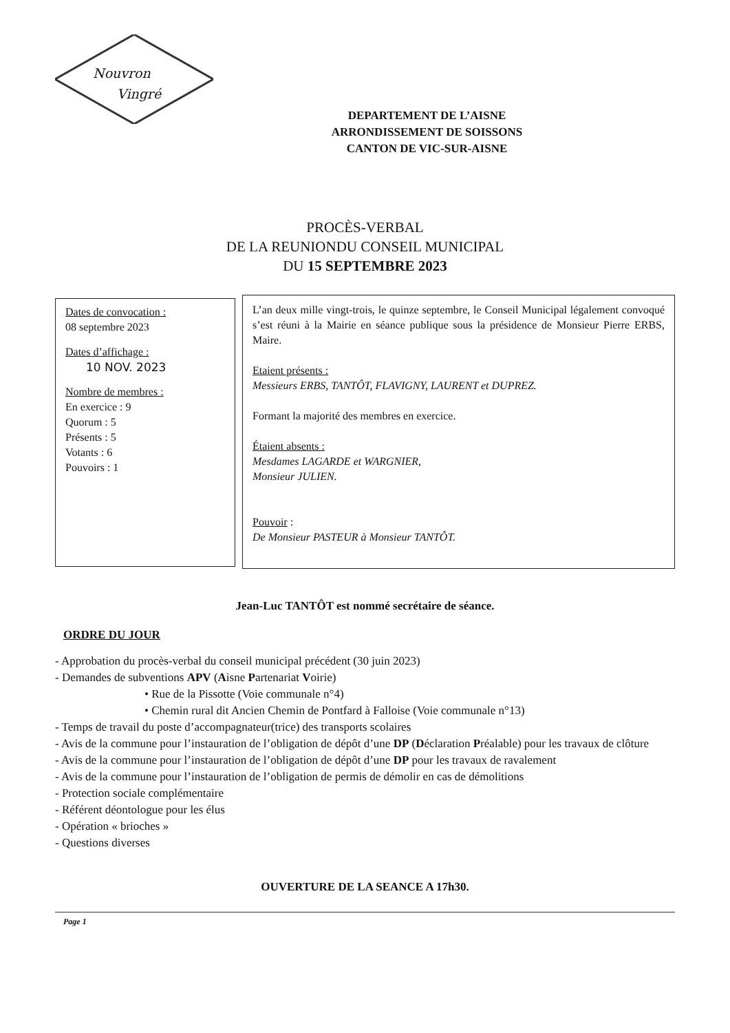Nouvron
Vingré
DEPARTEMENT DE L’AISNE
ARRONDISSEMENT DE SOISSONS
CANTON DE VIC-SUR-AISNE
PROCÈS-VERBAL
DE LA REUNIONDU CONSEIL MUNICIPAL
DU 15 SEPTEMBRE 2023
Dates de convocation :
08 septembre 2023
Dates d’affichage :
10 NOV. 2023
Nombre de membres :
En exercice : 9
Quorum : 5
Présents : 5
Votants : 6
Pouvoirs : 1
L’an deux mille vingt-trois, le quinze septembre, le Conseil Municipal légalement convoqué s’est réuni à la Mairie en séance publique sous la présidence de Monsieur Pierre ERBS, Maire.
Etaient présents :
Messieurs ERBS, TANTÔT, FLAVIGNY, LAURENT et DUPREZ.
Formant la majorité des membres en exercice.
Étaient absents :
Mesdames LAGARDE et WARGNIER,
Monsieur JULIEN.
Pouvoir :
De Monsieur PASTEUR à Monsieur TANTÔT.
Jean-Luc TANTÔT est nommé secrétaire de séance.
ORDRE DU JOUR
- Approbation du procès-verbal du conseil municipal précédent (30 juin 2023)
- Demandes de subventions APV (Aisne Partenariat Voirie)
• Rue de la Pissotte (Voie communale n°4)
• Chemin rural dit Ancien Chemin de Pontfard à Falloise (Voie communale n°13)
- Temps de travail du poste d’accompagnateur(trice) des transports scolaires
- Avis de la commune pour l’instauration de l’obligation de dépôt d’une DP (Déclaration Préalable) pour les travaux de clôture
- Avis de la commune pour l’instauration de l’obligation de dépôt d’une DP pour les travaux de ravalement
- Avis de la commune pour l’instauration de l’obligation de permis de démolir en cas de démolitions
- Protection sociale complémentaire
- Référent déontologue pour les élus
- Opération « brioches »
- Questions diverses
OUVERTURE DE LA SEANCE A 17h30.
Page 1